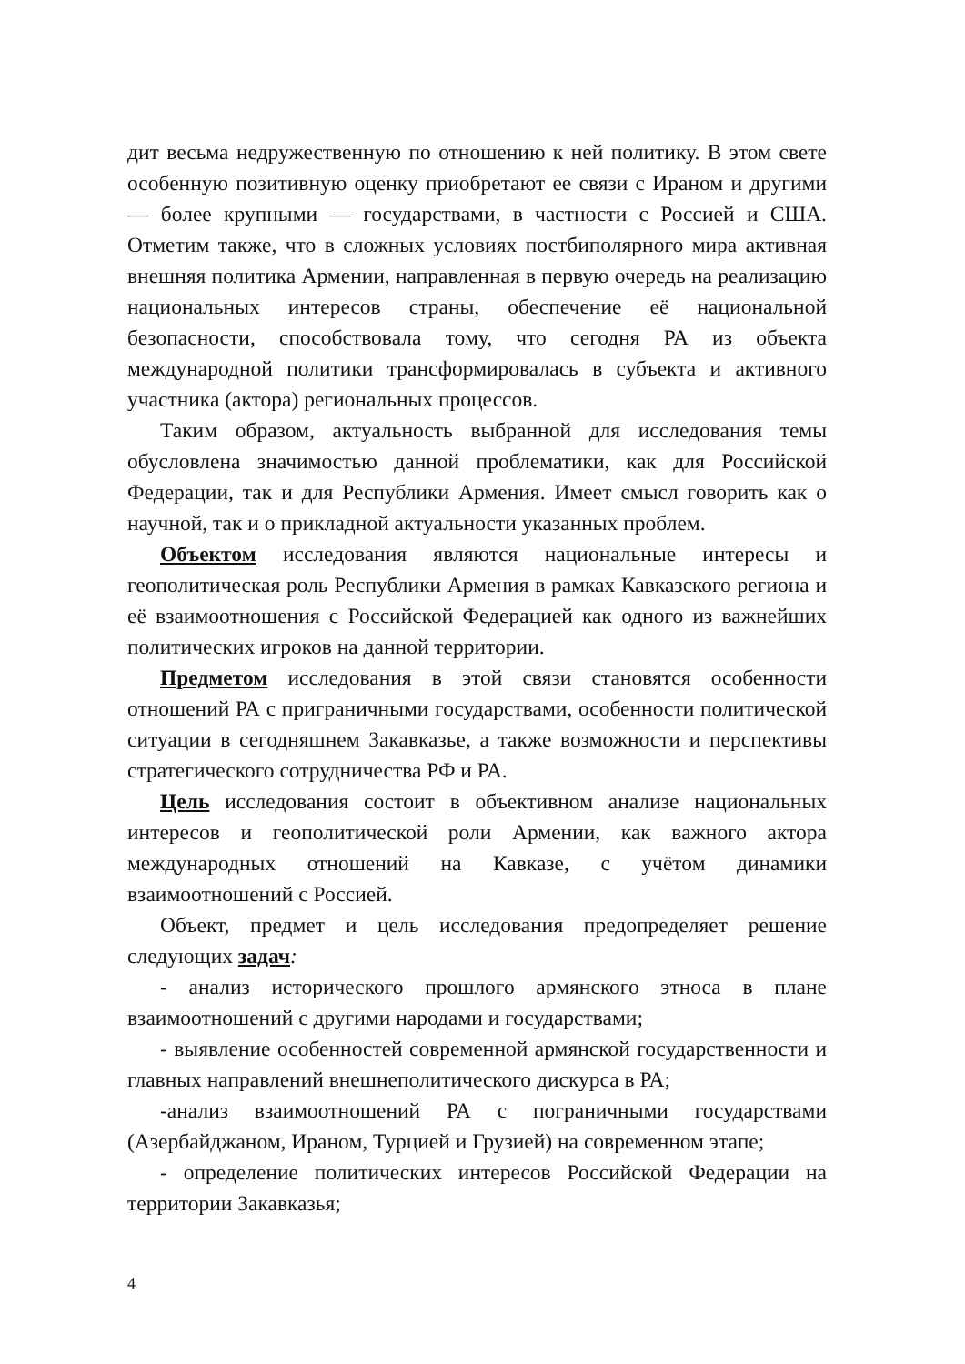дит весьма недружественную по отношению к ней политику. В этом свете особенную позитивную оценку приобретают ее связи с Ираном и другими — более крупными — государствами, в частности с Россией и США. Отметим также, что в сложных условиях постбиполярного мира активная внешняя политика Армении, направленная в первую очередь на реализацию национальных интересов страны, обеспечение её национальной безопасности, способствовала тому, что сегодня РА из объекта международной политики трансформировалась в субъекта и активного участника (актора) региональных процессов.
Таким образом, актуальность выбранной для исследования темы обусловлена значимостью данной проблематики, как для Российской Федерации, так и для Республики Армения. Имеет смысл говорить как о научной, так и о прикладной актуальности указанных проблем.
Объектом исследования являются национальные интересы и геополитическая роль Республики Армения в рамках Кавказского региона и её взаимоотношения с Российской Федерацией как одного из важнейших политических игроков на данной территории.
Предметом исследования в этой связи становятся особенности отношений РА с приграничными государствами, особенности политической ситуации в сегодняшнем Закавказье, а также возможности и перспективы стратегического сотрудничества РФ и РА.
Цель исследования состоит в объективном анализе национальных интересов и геополитической роли Армении, как важного актора международных отношений на Кавказе, с учётом динамики взаимоотношений с Россией.
Объект, предмет и цель исследования предопределяет решение следующих задач:
- анализ исторического прошлого армянского этноса в плане взаимоотношений с другими народами и государствами;
- выявление особенностей современной армянской государственности и главных направлений внешнеполитического дискурса в РА;
-анализ взаимоотношений РА с пограничными государствами (Азербайджаном, Ираном, Турцией и Грузией) на современном этапе;
- определение политических интересов Российской Федерации на территории Закавказья;
4